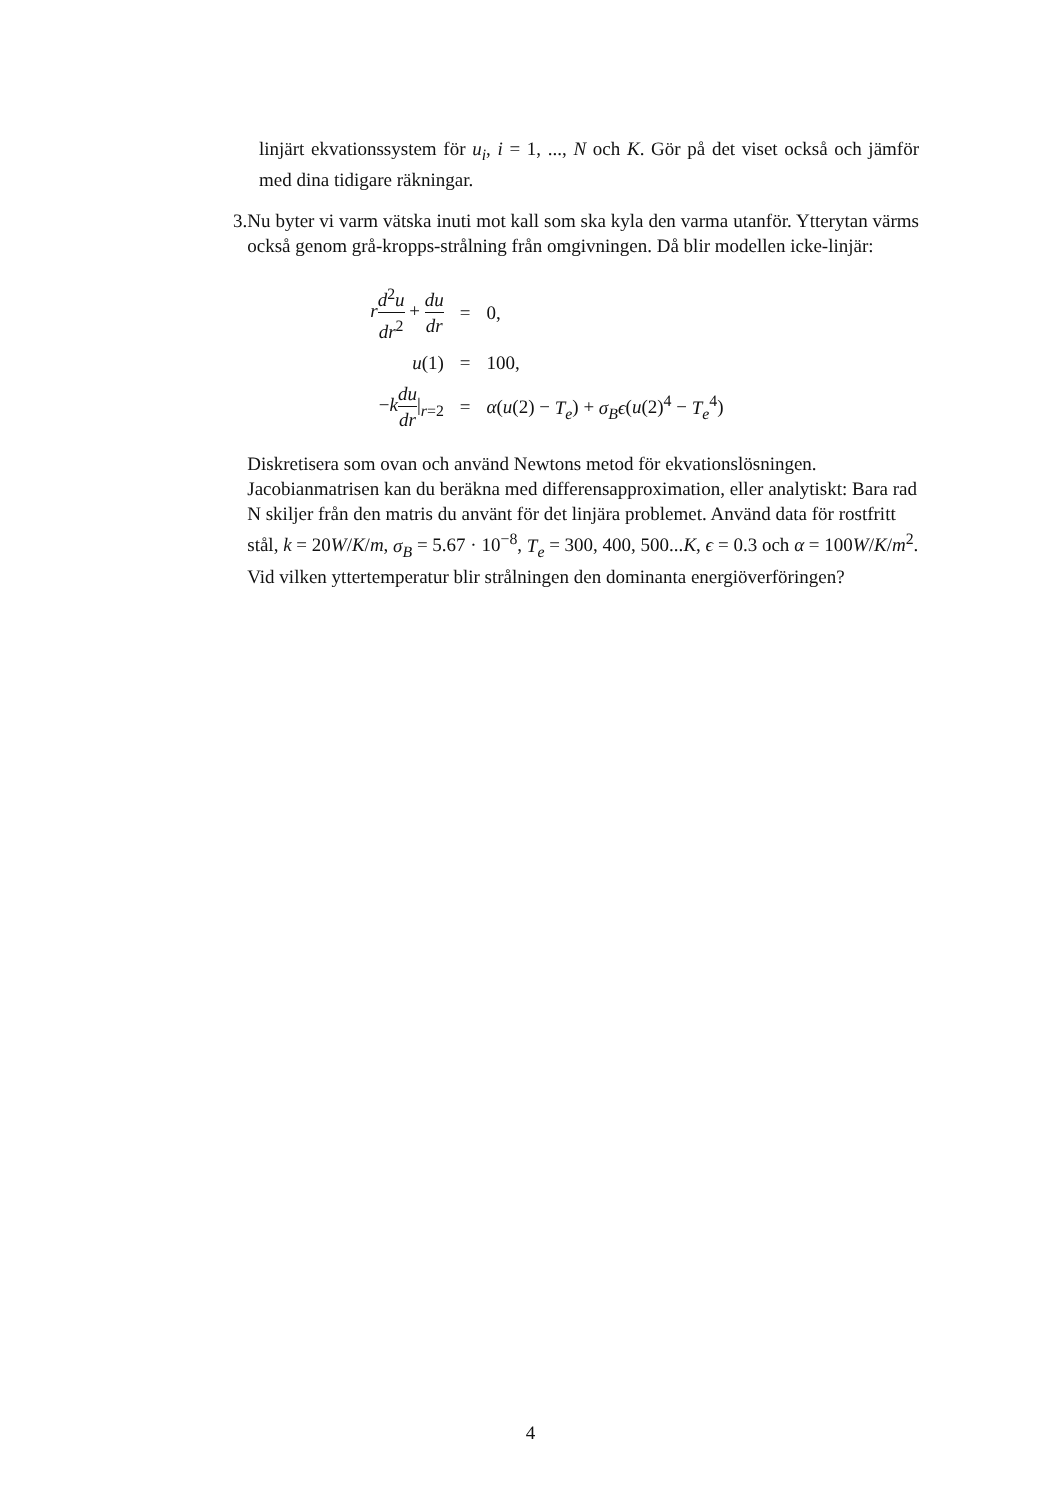linjärt ekvationssystem för u<sub>i</sub>, i = 1, ..., N och K. Gör på det viset också och jämför med dina tidigare räkningar.
3. Nu byter vi varm vätska inuti mot kall som ska kyla den varma utanför. Ytterytan värms också genom grå-kropps-strålning från omgivningen. Då blir modellen icke-linjär:
| r d<sup>2</sup> u dr<sup>2</sup> + du dr | = | 0, |
| u (1) | = | 100, |
| − k du dr /<sub>r=2</sub> | = | α ( u (2) − T<sub>e</sub> ) + σ<sub>B</sub>ϵ ( u (2)<sup>4</sup> − T<sub>e</sub><sup>4</sup>) |
Diskretisera som ovan och använd Newtons metod för ekvationslösningen. Jacobianmatrisen kan du beräkna med differensapproximation, eller analytiskt: Bara rad N skiljer från den matris du använt för det linjära problemet. Använd data för rostfritt stål, k = 20W/K/m, σ<sub>B</sub> = 5.67 · 10<sup>−8</sup>, T<sub>e</sub> = 300, 400, 500...K, ϵ = 0.3 och α = 100W/K/m<sup>2</sup>.
Vid vilken yttertemperatur blir strålningen den dominanta energiöverföringen?
4